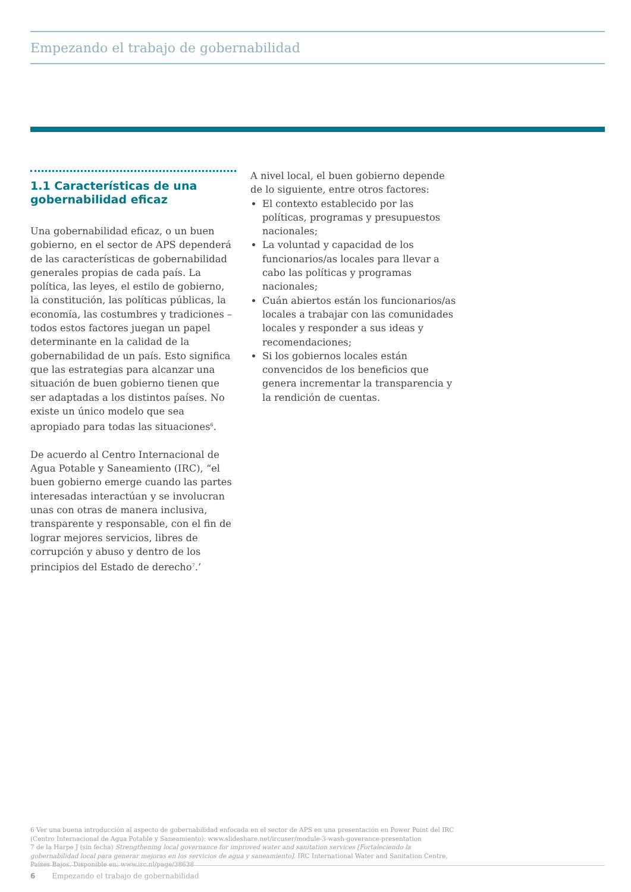Empezando el trabajo de gobernabilidad
1.1 Características de una gobernabilidad eficaz
Una gobernabilidad eficaz, o un buen gobierno, en el sector de APS dependerá de las características de gobernabilidad generales propias de cada país. La política, las leyes, el estilo de gobierno, la constitución, las políticas públicas, la economía, las costumbres y tradiciones – todos estos factores juegan un papel determinante en la calidad de la gobernabilidad de un país. Esto significa que las estrategias para alcanzar una situación de buen gobierno tienen que ser adaptadas a los distintos países. No existe un único modelo que sea apropiado para todas las situaciones<sup>6</sup>.
De acuerdo al Centro Internacional de Agua Potable y Saneamiento (IRC), “el buen gobierno emerge cuando las partes interesadas interactúan y se involucran unas con otras de manera inclusiva, transparente y responsable, con el fin de lograr mejores servicios, libres de corrupción y abuso y dentro de los principios del Estado de derecho<sup>7</sup>.’
A nivel local, el buen gobierno depende de lo siguiente, entre otros factores:
El contexto establecido por las políticas, programas y presupuestos nacionales;
La voluntad y capacidad de los funcionarios/as locales para llevar a cabo las políticas y programas nacionales;
Cuán abiertos están los funcionarios/as locales a trabajar con las comunidades locales y responder a sus ideas y recomendaciones;
Si los gobiernos locales están convencidos de los beneficios que genera incrementar la transparencia y la rendición de cuentas.
6 Ver una buena introducción al aspecto de gobernabilidad enfocada en el sector de APS en una presentación en Power Point del IRC (Centro Internacional de Agua Potable y Saneamiento): www.slideshare.net/ircuser/module-3-wash-goverance-presentation
7 de la Harpe J (sin fecha) Strengthening local governance for improved water and sanitation services [Fortaleciendo la gobernabilidad local para generar mejoras en los servicios de agua y saneamiento]. IRC International Water and Sanitation Centre, Países Bajos. Disponible en: www.irc.nl/page/38638
6 Empezando el trabajo de gobernabilidad